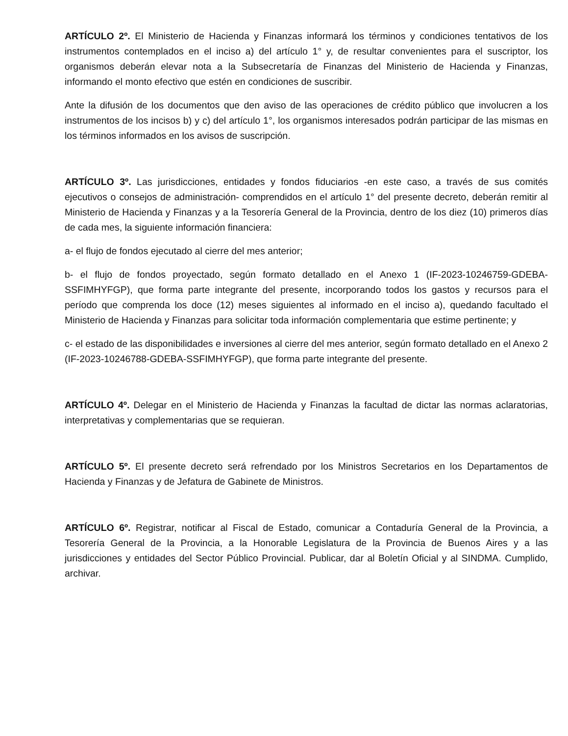ARTÍCULO 2º. El Ministerio de Hacienda y Finanzas informará los términos y condiciones tentativos de los instrumentos contemplados en el inciso a) del artículo 1° y, de resultar convenientes para el suscriptor, los organismos deberán elevar nota a la Subsecretaría de Finanzas del Ministerio de Hacienda y Finanzas, informando el monto efectivo que estén en condiciones de suscribir.
Ante la difusión de los documentos que den aviso de las operaciones de crédito público que involucren a los instrumentos de los incisos b) y c) del artículo 1°, los organismos interesados podrán participar de las mismas en los términos informados en los avisos de suscripción.
ARTÍCULO 3º. Las jurisdicciones, entidades y fondos fiduciarios -en este caso, a través de sus comités ejecutivos o consejos de administración- comprendidos en el artículo 1° del presente decreto, deberán remitir al Ministerio de Hacienda y Finanzas y a la Tesorería General de la Provincia, dentro de los diez (10) primeros días de cada mes, la siguiente información financiera:
a- el flujo de fondos ejecutado al cierre del mes anterior;
b- el flujo de fondos proyectado, según formato detallado en el Anexo 1 (IF-2023-10246759-GDEBA-SSFIMHYFGP), que forma parte integrante del presente, incorporando todos los gastos y recursos para el período que comprenda los doce (12) meses siguientes al informado en el inciso a), quedando facultado el Ministerio de Hacienda y Finanzas para solicitar toda información complementaria que estime pertinente; y
c- el estado de las disponibilidades e inversiones al cierre del mes anterior, según formato detallado en el Anexo 2 (IF-2023-10246788-GDEBA-SSFIMHYFGP), que forma parte integrante del presente.
ARTÍCULO 4º. Delegar en el Ministerio de Hacienda y Finanzas la facultad de dictar las normas aclaratorias, interpretativas y complementarias que se requieran.
ARTÍCULO 5º. El presente decreto será refrendado por los Ministros Secretarios en los Departamentos de Hacienda y Finanzas y de Jefatura de Gabinete de Ministros.
ARTÍCULO 6º. Registrar, notificar al Fiscal de Estado, comunicar a Contaduría General de la Provincia, a Tesorería General de la Provincia, a la Honorable Legislatura de la Provincia de Buenos Aires y a las jurisdicciones y entidades del Sector Público Provincial. Publicar, dar al Boletín Oficial y al SINDMA. Cumplido, archivar.